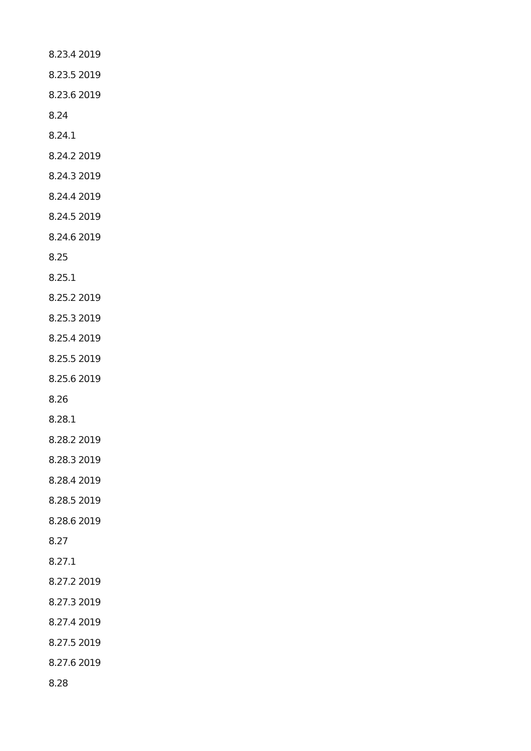8.23.4 2019
8.23.5 2019
8.23.6 2019
8.24
8.24.1
8.24.2 2019
8.24.3 2019
8.24.4 2019
8.24.5 2019
8.24.6 2019
8.25
8.25.1
8.25.2 2019
8.25.3 2019
8.25.4 2019
8.25.5 2019
8.25.6 2019
8.26
8.28.1
8.28.2 2019
8.28.3 2019
8.28.4 2019
8.28.5 2019
8.28.6 2019
8.27
8.27.1
8.27.2 2019
8.27.3 2019
8.27.4 2019
8.27.5 2019
8.27.6 2019
8.28